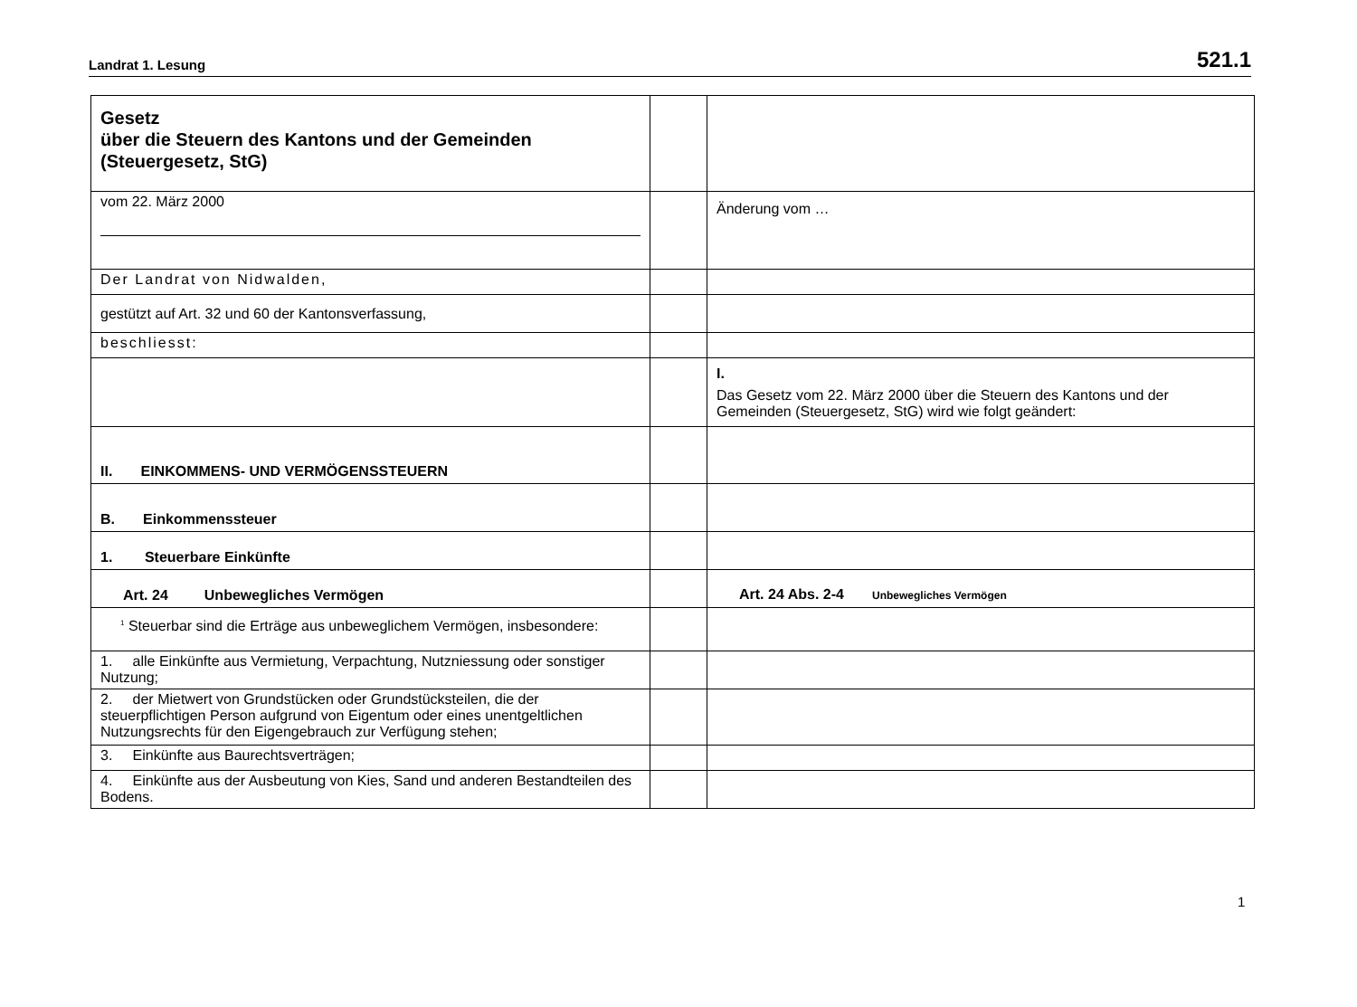Landrat 1. Lesung 521.1
| Gesetz über die Steuern des Kantons und der Gemeinden (Steuergesetz, StG) | | |
| vom 22. März 2000 | | Änderung vom … |
| Der Landrat von Nidwalden, | | |
| gestützt auf Art. 32 und 60 der Kantonsverfassung, | | |
| beschliesst: | | |
| | | I. Das Gesetz vom 22. März 2000 über die Steuern des Kantons und der Gemeinden (Steuergesetz, StG) wird wie folgt geändert: |
| II. EINKOMMENS- UND VERMÖGENSSTEUERN | | |
| B. Einkommenssteuer | | |
| 1. Steuerbare Einkünfte | | |
| Art. 24 Unbewegliches Vermögen | | Art. 24 Abs. 2-4 Unbewegliches Vermögen |
| <sup>1</sup> Steuerbar sind die Erträge aus unbeweglichem Vermögen, insbesondere: | | |
| 1. alle Einkünfte aus Vermietung, Verpachtung, Nutzniessung oder sonstiger Nutzung; | | |
| 2. der Mietwert von Grundstücken oder Grundstücksteilen, die der steuerpflichtigen Person aufgrund von Eigentum oder eines unentgeltlichen Nutzungsrechts für den Eigengebrauch zur Verfügung stehen; | | |
| 3. Einkünfte aus Baurechtsverträgen; | | |
| 4. Einkünfte aus der Ausbeutung von Kies, Sand und anderen Bestandteilen des Bodens. | | |
1